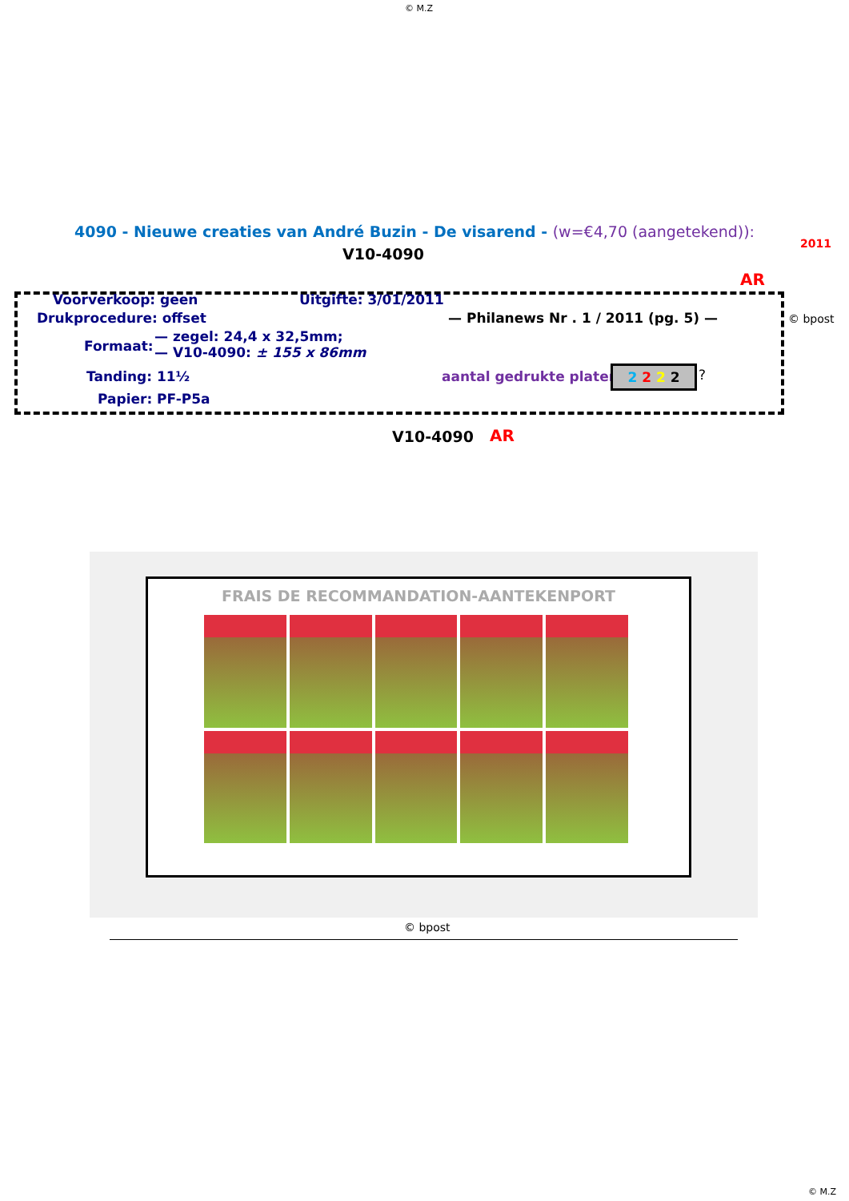© M.Z
4090 - Nieuwe creaties van André Buzin - De visarend - (w=€4,70 (aangetekend)):
2011
V10-4090
AR
Voorverkoop: geen Uitgifte: 3/01/2011
Drukprocedure: offset — Philanews Nr . 1 / 2011 (pg. 5) — © bpost
Formaat:
— zegel: 24,4 x 32,5mm;
— V10-4090: ± 155 x 86mm
Tanding: 11½ aantal gedrukte platen: 2 2 2 2 ?
Papier: PF-P5a
V10-4090 AR
FRAIS DE RECOMMANDATION-AANTEKENPORT
© bpost
© M.Z